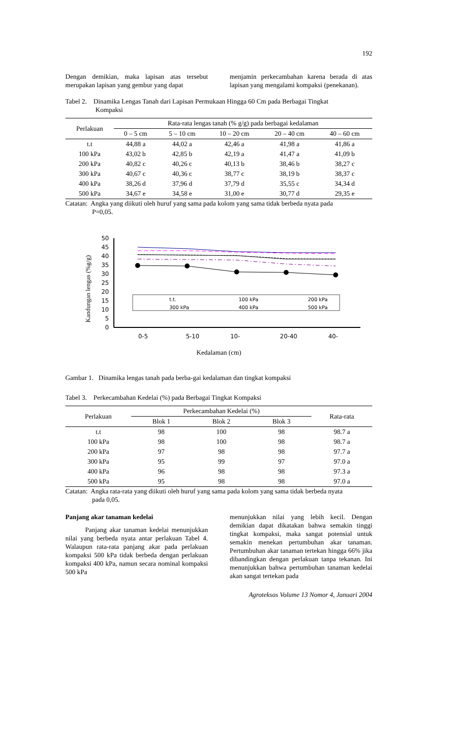192
Dengan demikian, maka lapisan atas tersebut merupakan lapisan yang gembur yang dapat
menjamin perkecambahan karena berada di atas lapisan yang mengalami kompaksi (penekanan).
Tabel 2. Dinamika Lengas Tanah dari Lapisan Permukaan Hingga 60 Cm pada Berbagai Tingkat
Kompaksi
| Perlakuan | Rata-rata lengas tanah (% g/g) pada berbagai kedalaman | | | | |
| --- | --- | --- | --- | --- | --- |
| | 0 – 5 cm | 5 – 10 cm | 10 – 20 cm | 20 – 40 cm | 40 – 60 cm |
| t.t | 44,88 a | 44,02 a | 42,46 a | 41,98 a | 41,86 a |
| 100 kPa | 43,02 b | 42,85 b | 42,19 a | 41,47 a | 41,09 b |
| 200 kPa | 40,82 c | 40,26 c | 40,13 b | 38,46 b | 38,27 c |
| 300 kPa | 40,67 c | 40,36 c | 38,77 c | 38,19 b | 38,37 c |
| 400 kPa | 38,26 d | 37,96 d | 37,79 d | 35,55 c | 34,34 d |
| 500 kPa | 34,67 e | 34,58 e | 31,00 e | 30,77 d | 29,35 e |
Catatan: Angka yang diikuti oleh huruf yang sama pada kolom yang sama tidak berbeda nyata pada
P=0,05.
Kandungan lengas (%g/g)
0
5
10
15
20
25
30
35
40
45
50
0-5
5-10
10-
20-40
40-
t.t.
100 kPa
200 kPa
300 kPa
400 kPa
500 kPa
Kedalaman (cm)
Gambar 1. Dinamika lengas tanah pada berba-gai kedalaman dan tingkat kompaksi
Tabel 3. Perkecambahan Kedelai (%) pada Berbagai Tingkat Kompaksi
| Perlakuan | Perkecambahan Kedelai (%) | | | Rata-rata |
| --- | --- | --- | --- | --- |
| | Blok 1 | Blok 2 | Blok 3 | |
| t.t | 98 | 100 | 98 | 98.7 a |
| 100 kPa | 98 | 100 | 98 | 98.7 a |
| 200 kPa | 97 | 98 | 98 | 97.7 a |
| 300 kPa | 95 | 99 | 97 | 97.0 a |
| 400 kPa | 96 | 98 | 98 | 97.3 a |
| 500 kPa | 95 | 98 | 98 | 97.0 a |
Catatan: Angka rata-rata yang diikuti oleh huruf yang sama pada kolom yang sama tidak berbeda nyata
pada 0,05.
Panjang akar tanaman kedelai
Panjang akar tanaman kedelai menunjukkan nilai yang berbeda nyata antar perlakuan Tabel 4. Walaupun rata-rata panjang akar pada perlakuan kompaksi 500 kPa tidak berbeda dengan perlakuan kompaksi 400 kPa, namun secara nominal kompaksi 500 kPa
menunjukkan nilai yang lebih kecil. Dengan demikian dapat dikatakan bahwa semakin tinggi tingkat kompaksi, maka sangat potensial untuk semakin menekan pertumbuhan akar tanaman. Pertumbuhan akar tanaman tertekan hingga 66% jika dibandingkan dengan perlakuan tanpa tekanan. Ini menunjukkan bahwa pertumbuhan tanaman kedelai akan sangat tertekan pada
Agroteksos Volume 13 Nomor 4, Januari 2004